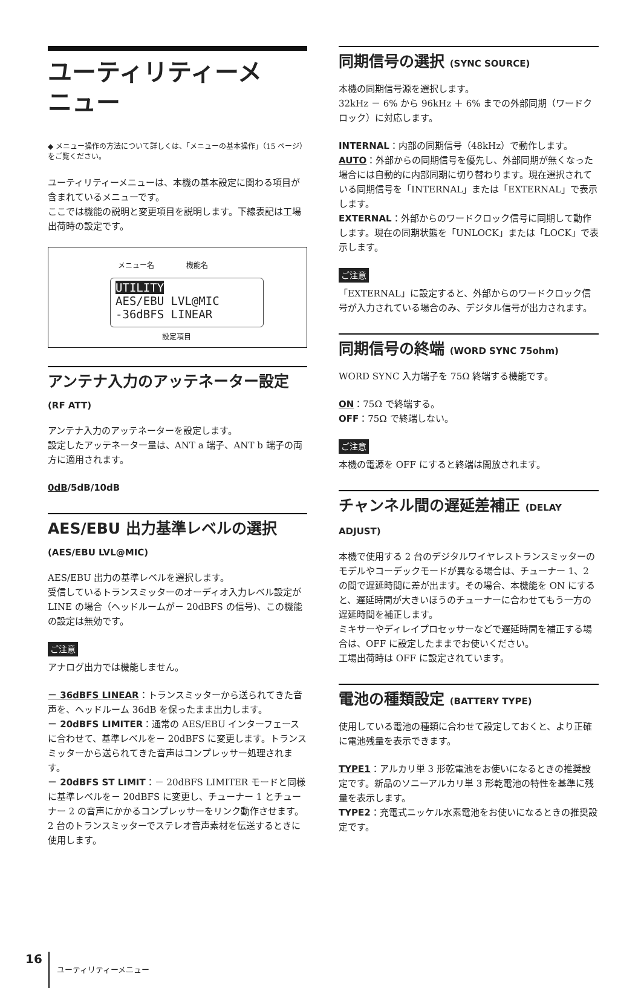ユーティリティーメ
ニュー
◆ メニュー操作の方法について詳しくは、「メニューの基本操作」（15 ページ）をご覧ください。
ユーティリティーメニューは、本機の基本設定に関わる項目が含まれているメニューです。
ここでは機能の説明と変更項目を説明します。下線表記は工場出荷時の設定です。
メニュー名 機能名
UTILITY
AES/EBU LVL@MIC
-36dBFS LINEAR
設定項目
アンテナ入力のアッテネーター設定
(RF ATT)
アンテナ入力のアッテネーターを設定します。
設定したアッテネーター量は、ANT a 端子、ANT b 端子の両方に適用されます。
0dB/5dB/10dB
AES/EBU 出力基準レベルの選択
(AES/EBU LVL@MIC)
AES/EBU 出力の基準レベルを選択します。
受信しているトランスミッターのオーディオ入力レベル設定が LINE の場合（ヘッドルームが－ 20dBFS の信号)、この機能の設定は無効です。
ご注意
アナログ出力では機能しません。
－ 36dBFS LINEAR：トランスミッターから送られてきた音声を、ヘッドルーム 36dB を保ったまま出力します。
－ 20dBFS LIMITER：通常の AES/EBU インターフェースに合わせて、基準レベルを－ 20dBFS に変更します。トランスミッターから送られてきた音声はコンプレッサー処理されます。
－ 20dBFS ST LIMIT：－ 20dBFS LIMITER モードと同様に基準レベルを－ 20dBFS に変更し、チューナー 1 とチューナー 2 の音声にかかるコンプレッサーをリンク動作させます。2 台のトランスミッターでステレオ音声素材を伝送するときに使用します。
同期信号の選択 (SYNC SOURCE)
本機の同期信号源を選択します。
32kHz － 6% から 96kHz ＋ 6% までの外部同期（ワードクロック）に対応します。
INTERNAL：内部の同期信号（48kHz）で動作します。
AUTO：外部からの同期信号を優先し、外部同期が無くなった場合には自動的に内部同期に切り替わります。現在選択されている同期信号を「INTERNAL」または「EXTERNAL」で表示します。
EXTERNAL：外部からのワードクロック信号に同期して動作します。現在の同期状態を「UNLOCK」または「LOCK」で表示します。
ご注意
「EXTERNAL」に設定すると、外部からのワードクロック信号が入力されている場合のみ、デジタル信号が出力されます。
同期信号の終端 (WORD SYNC 75ohm)
WORD SYNC 入力端子を 75Ω 終端する機能です。
ON：75Ω で終端する。
OFF：75Ω で終端しない。
ご注意
本機の電源を OFF にすると終端は開放されます。
チャンネル間の遅延差補正 (DELAY ADJUST)
本機で使用する 2 台のデジタルワイヤレストランスミッターのモデルやコーデックモードが異なる場合は、チューナー 1、2 の間で遅延時間に差が出ます。その場合、本機能を ON にすると、遅延時間が大きいほうのチューナーに合わせてもう一方の遅延時間を補正します。
ミキサーやディレイプロセッサーなどで遅延時間を補正する場合は、OFF に設定したままでお使いください。
工場出荷時は OFF に設定されています。
電池の種類設定 (BATTERY TYPE)
使用している電池の種類に合わせて設定しておくと、より正確に電池残量を表示できます。
TYPE1：アルカリ単 3 形乾電池をお使いになるときの推奨設定です。新品のソニーアルカリ単 3 形乾電池の特性を基準に残量を表示します。
TYPE2：充電式ニッケル水素電池をお使いになるときの推奨設定です。
16 ユーティリティーメニュー